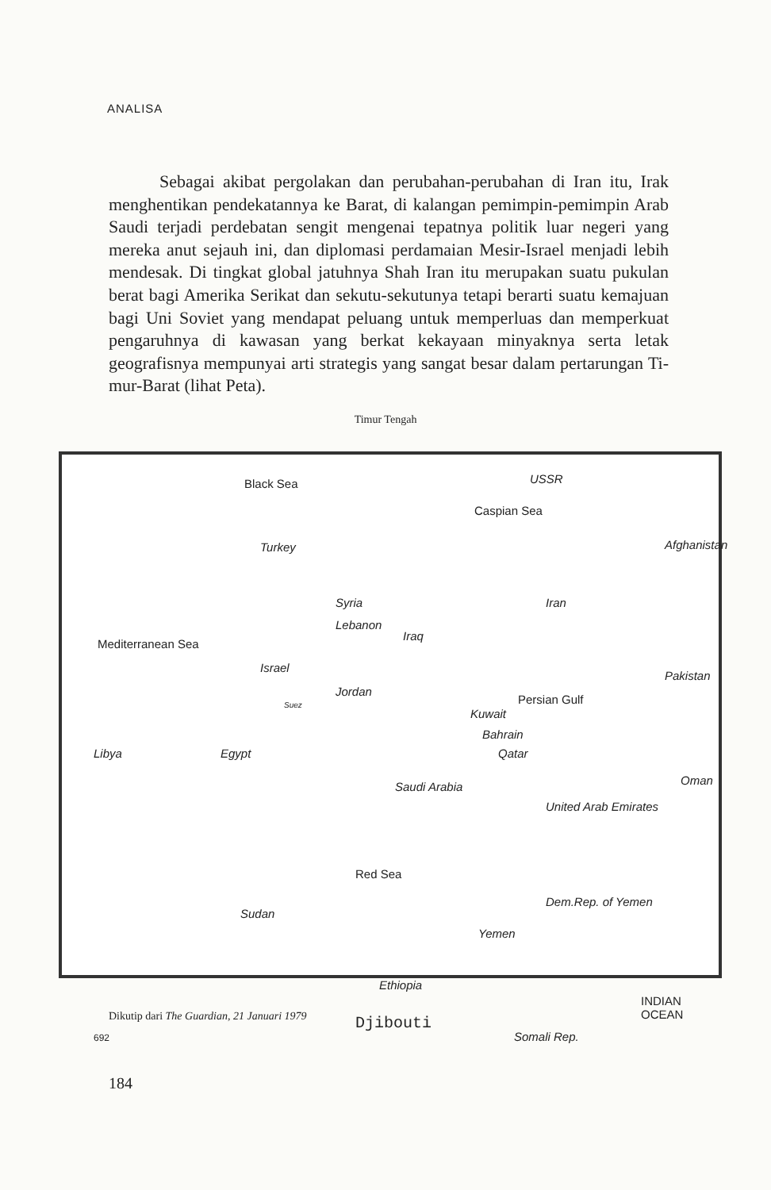ANALISA
Sebagai akibat pergolakan dan perubahan-perubahan di Iran itu, Irak menghentikan pendekatannya ke Barat, di kalang­an pemimpin-pemimpin Arab Saudi terjadi perdebatan sengit mengenai tepatnya politik luar negeri yang mereka anut sejauh ini, dan diplomasi perdamaian Mesir-Israel menjadi lebih men­desak. Di tingkat global jatuhnya Shah Iran itu merupakan suatu pukulan berat bagi Amerika Serikat dan sekutu-sekutunya tetapi berarti suatu kemajuan bagi Uni Soviet yang mendapat peluang untuk memperluas dan memperkuat pengaruhnya di kawasan yang berkat kekayaan minyaknya serta letak geografisnya mem­punyai arti strategis yang sangat besar dalam pertarungan Ti­mur-Barat (lihat Peta).
Timur Tengah
Black Sea USSR
Caspian Sea
Turkey Afghanistan
Syria Iran
Lebanon
Iraq
Mediterranean Sea
Israel
Pakistan
Jordan
Persian Gulf Suez
Kuwait
Bahrain
Qatar Libya Egypt
Oman Saudi Arabia
United Arab Emirates
Red Sea
Dem.Rep. of Yemen
Sudan
Yemen
Ethiopia
INDIAN OCEAN
Djibouti
692 Somali Rep.
Dikutip dari The Guardian, 21 Januari 1979
184